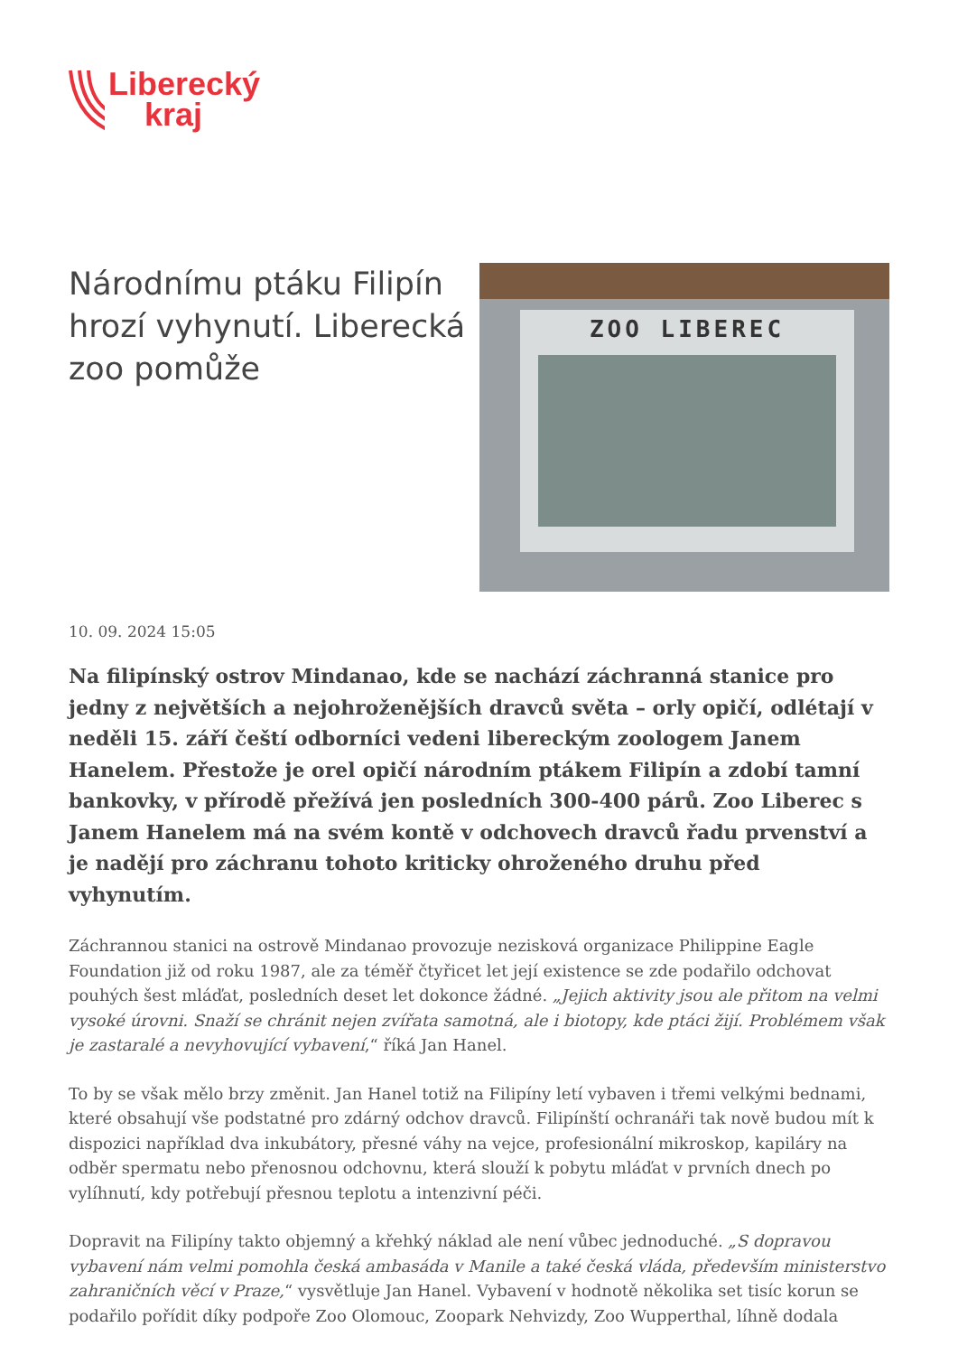Liberecký
kraj
Národnímu ptáku Filipín hrozí vyhynutí. Liberecká zoo pomůže
ZOO LIBEREC
10. 09. 2024 15:05
Na filipínský ostrov Mindanao, kde se nachází záchranná stanice pro jedny z největších a nejohroženějších dravců světa – orly opičí, odlétají v neděli 15. září čeští odborníci vedeni libereckým zoologem Janem Hanelem. Přestože je orel opičí národním ptákem Filipín a zdobí tamní bankovky, v přírodě přežívá jen posledních 300-400 párů. Zoo Liberec s Janem Hanelem má na svém kontě v odchovech dravců řadu prvenství a je nadějí pro záchranu tohoto kriticky ohroženého druhu před vyhynutím.
Záchrannou stanici na ostrově Mindanao provozuje nezisková organizace Philippine Eagle Foundation již od roku 1987, ale za téměř čtyřicet let její existence se zde podařilo odchovat pouhých šest mláďat, posledních deset let dokonce žádné. „Jejich aktivity jsou ale přitom na velmi vysoké úrovni. Snaží se chránit nejen zvířata samotná, ale i biotopy, kde ptáci žijí. Problémem však je zastaralé a nevyhovující vybavení,“ říká Jan Hanel.
To by se však mělo brzy změnit. Jan Hanel totiž na Filipíny letí vybaven i třemi velkými bednami, které obsahují vše podstatné pro zdárný odchov dravců. Filipínští ochranáři tak nově budou mít k dispozici například dva inkubátory, přesné váhy na vejce, profesionální mikroskop, kapiláry na odběr spermatu nebo přenosnou odchovnu, která slouží k pobytu mláďat v prvních dnech po vylíhnutí, kdy potřebují přesnou teplotu a intenzivní péči.
Dopravit na Filipíny takto objemný a křehký náklad ale není vůbec jednoduché. „S dopravou vybavení nám velmi pomohla česká ambasáda v Manile a také česká vláda, především ministerstvo zahraničních věcí v Praze,“ vysvětluje Jan Hanel. Vybavení v hodnotě několika set tisíc korun se podařilo pořídit díky podpoře Zoo Olomouc, Zoopark Nehvizdy, Zoo Wupperthal, líhně dodala